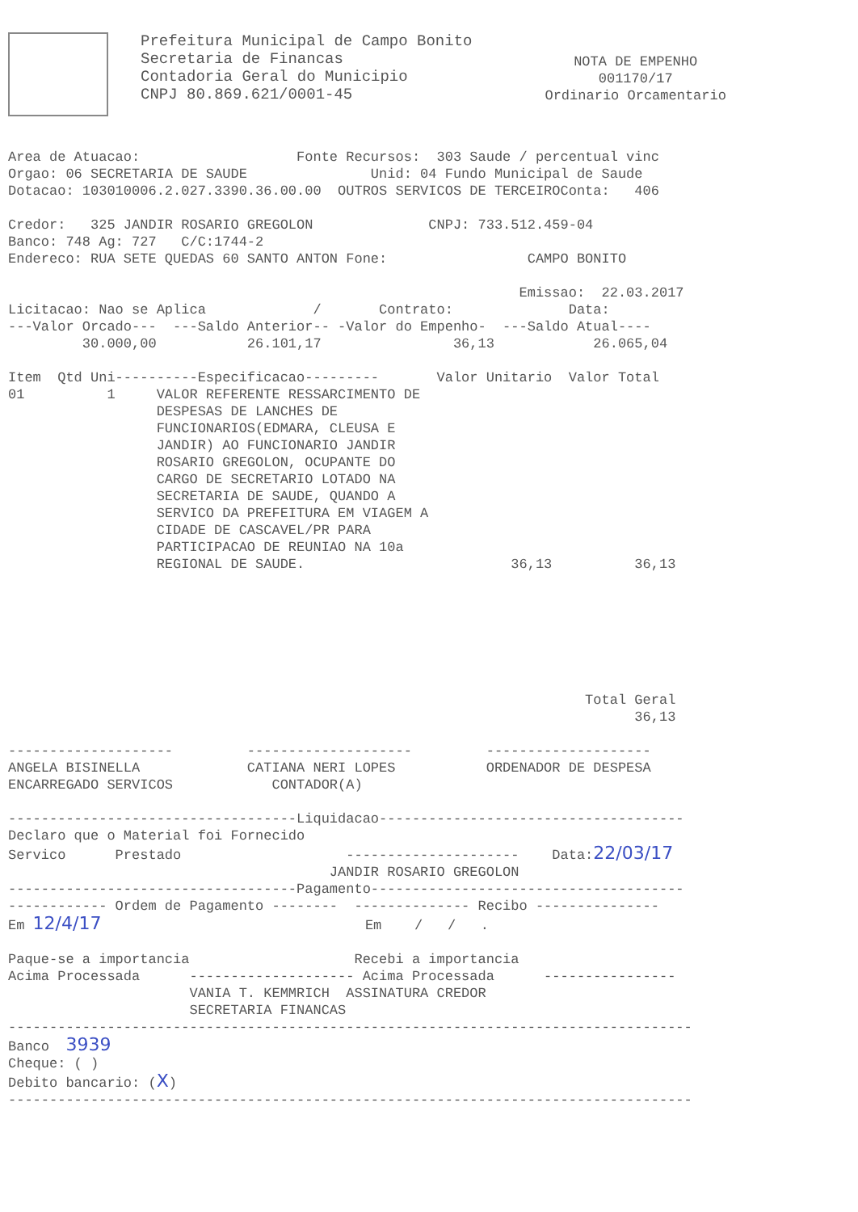Prefeitura Municipal de Campo Bonito
Secretaria de Financas
Contadoria Geral do Municipio
CNPJ 80.869.621/0001-45
NOTA DE EMPENHO
001170/17
Ordinario Orcamentario
Area de Atuacao:                   Fonte Recursos:  303 Saude / percentual vinc
Orgao: 06 SECRETARIA DE SAUDE               Unid: 04 Fundo Municipal de Saude
Dotacao: 103010006.2.027.3390.36.00.00  OUTROS SERVICOS DE TERCEIROConta:   406

Credor:   325 JANDIR ROSARIO GREGOLON              CNPJ: 733.512.459-04
Banco: 748 Ag: 727   C/C:1744-2
Endereco: RUA SETE QUEDAS 60 SANTO ANTON Fone:                 CAMPO BONITO

                                                              Emissao:  22.03.2017
Licitacao: Nao se Aplica             /       Contrato:              Data:
---Valor Orcado---  ---Saldo Anterior-- -Valor do Empenho-  ---Saldo Atual----
         30.000,00           26.101,17                36,13            26.065,04

Item  Qtd Uni----------Especificacao---------       Valor Unitario  Valor Total
01          1     VALOR REFERENTE RESSARCIMENTO DE
                  DESPESAS DE LANCHES DE
                  FUNCIONARIOS(EDMARA, CLEUSA E
                  JANDIR) AO FUNCIONARIO JANDIR
                  ROSARIO GREGOLON, OCUPANTE DO
                  CARGO DE SECRETARIO LOTADO NA
                  SECRETARIA DE SAUDE, QUANDO A
                  SERVICO DA PREFEITURA EM VIAGEM A
                  CIDADE DE CASCAVEL/PR PARA
                  PARTICIPACAO DE REUNIAO NA 10a
                  REGIONAL DE SAUDE.                         36,13          36,13







                                                                      Total Geral
                                                                            36,13

--------------------         --------------------         --------------------
ANGELA BISINELLA             CATIANA NERI LOPES           ORDENADOR DE DESPESA
ENCARREGADO SERVICOS            CONTADOR(A)

-----------------------------------Liquidacao-------------------------------------
Declaro que o Material foi Fornecido
Servico      Prestado                    ---------------------    Data:22/03/17
                                       JANDIR ROSARIO GREGOLON
-----------------------------------Pagamento--------------------------------------
------------ Ordem de Pagamento --------  -------------- Recibo ---------------
Em 12/4/17                                Em    /   /   .

Paque-se a importancia                    Recebi a importancia
Acima Processada      -------------------- Acima Processada      ----------------
                      VANIA T. KEMMRICH  ASSINATURA CREDOR
                      SECRETARIA FINANCAS
-----------------------------------------------------------------------------------
Banco  3939
Cheque: ( )
Debito bancario: (X)
-----------------------------------------------------------------------------------